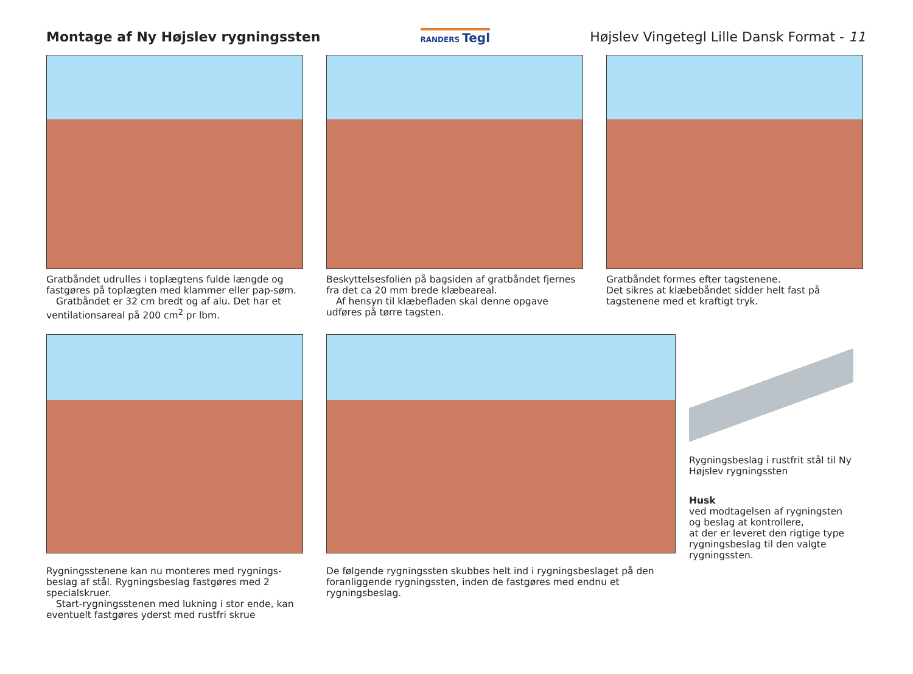Montage af Ny Højslev rygningssten
RANDERS Tegl
Højslev Vingetegl Lille Dansk Format - 11
Gratbåndet udrulles i toplægtens fulde længde og fastgøres på toplægten med klammer eller pap-søm.
Gratbåndet er 32 cm bredt og af alu. Det har et ventilationsareal på 200 cm<sup>2</sup> pr lbm.
Beskyttelsesfolien på bagsiden af gratbåndet fjernes fra det ca 20 mm brede klæbeareal.
Af hensyn til klæbefladen skal denne opgave udføres på tørre tagsten.
Gratbåndet formes efter tagstenene.
Det sikres at klæbebåndet sidder helt fast på tagstenene med et kraftigt tryk.
Rygningsstenene kan nu monteres med rygnings-beslag af stål. Rygningsbeslag fastgøres med 2 specialskruer.
Start-rygningsstenen med lukning i stor ende, kan eventuelt fastgøres yderst med rustfri skrue
De følgende rygningssten skubbes helt ind i rygningsbeslaget på den foranliggende rygningssten, inden de fastgøres med endnu et rygningsbeslag.
Rygningsbeslag i rustfrit stål til Ny Højslev rygningssten
Husk
ved modtagelsen af rygningsten og beslag at kontrollere,
at der er leveret den rigtige type rygningsbeslag til den valgte rygningssten.